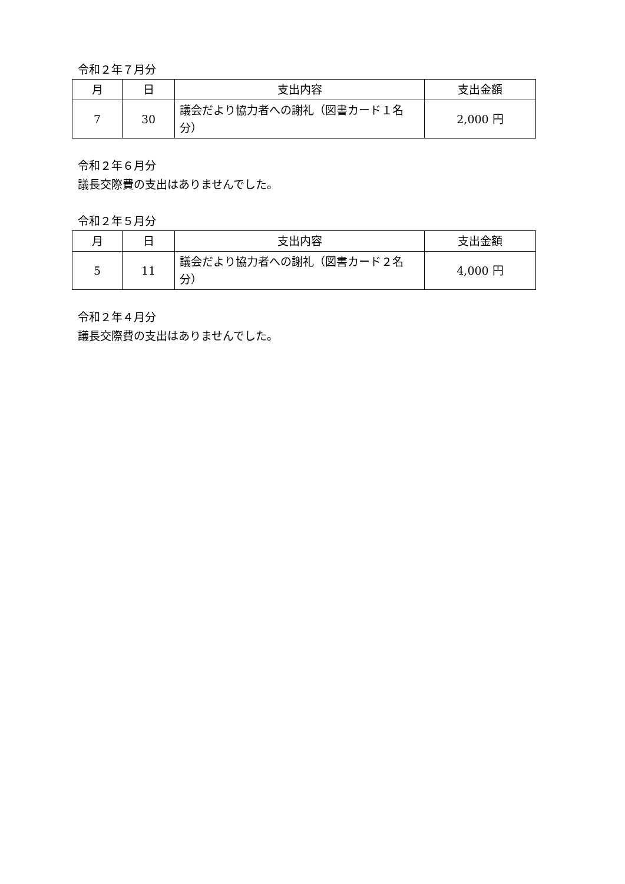令和２年７月分
| 月 | 日 | 支出内容 | 支出金額 |
| --- | --- | --- | --- |
| 7 | 30 | 議会だより協力者への謝礼（図書カード１名分） | 2,000 円 |
令和２年６月分
議長交際費の支出はありませんでした。
令和２年５月分
| 月 | 日 | 支出内容 | 支出金額 |
| --- | --- | --- | --- |
| 5 | 11 | 議会だより協力者への謝礼（図書カード２名分） | 4,000 円 |
令和２年４月分
議長交際費の支出はありませんでした。